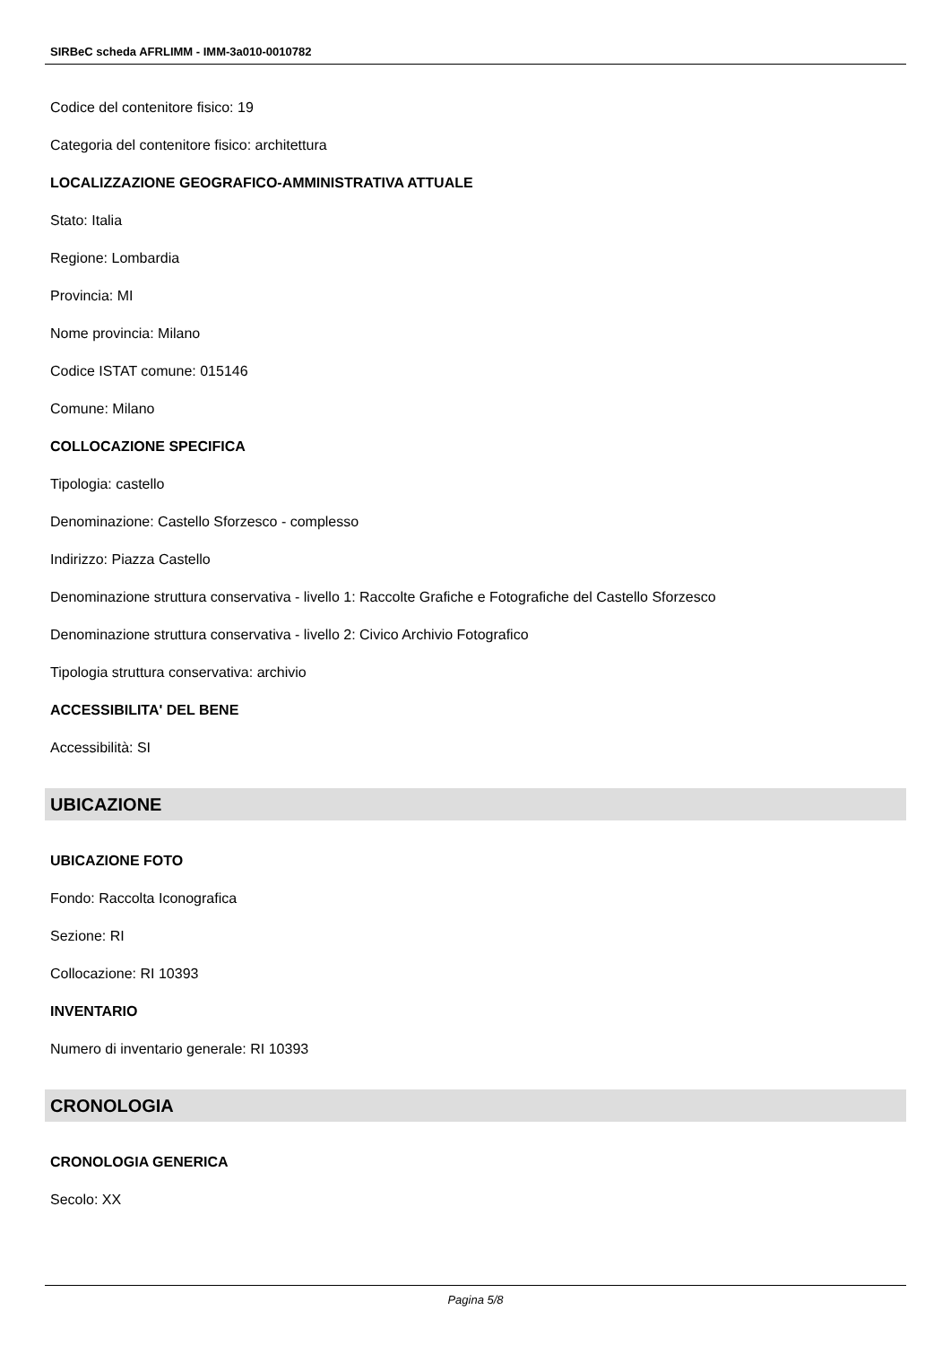SIRBeC scheda AFRLIMM - IMM-3a010-0010782
Codice del contenitore fisico: 19
Categoria del contenitore fisico: architettura
LOCALIZZAZIONE GEOGRAFICO-AMMINISTRATIVA ATTUALE
Stato: Italia
Regione: Lombardia
Provincia: MI
Nome provincia: Milano
Codice ISTAT comune: 015146
Comune: Milano
COLLOCAZIONE SPECIFICA
Tipologia: castello
Denominazione: Castello Sforzesco - complesso
Indirizzo: Piazza Castello
Denominazione struttura conservativa - livello 1: Raccolte Grafiche e Fotografiche del Castello Sforzesco
Denominazione struttura conservativa - livello 2: Civico Archivio Fotografico
Tipologia struttura conservativa: archivio
ACCESSIBILITA' DEL BENE
Accessibilità: SI
UBICAZIONE
UBICAZIONE FOTO
Fondo: Raccolta Iconografica
Sezione: RI
Collocazione: RI 10393
INVENTARIO
Numero di inventario generale: RI 10393
CRONOLOGIA
CRONOLOGIA GENERICA
Secolo: XX
Pagina 5/8